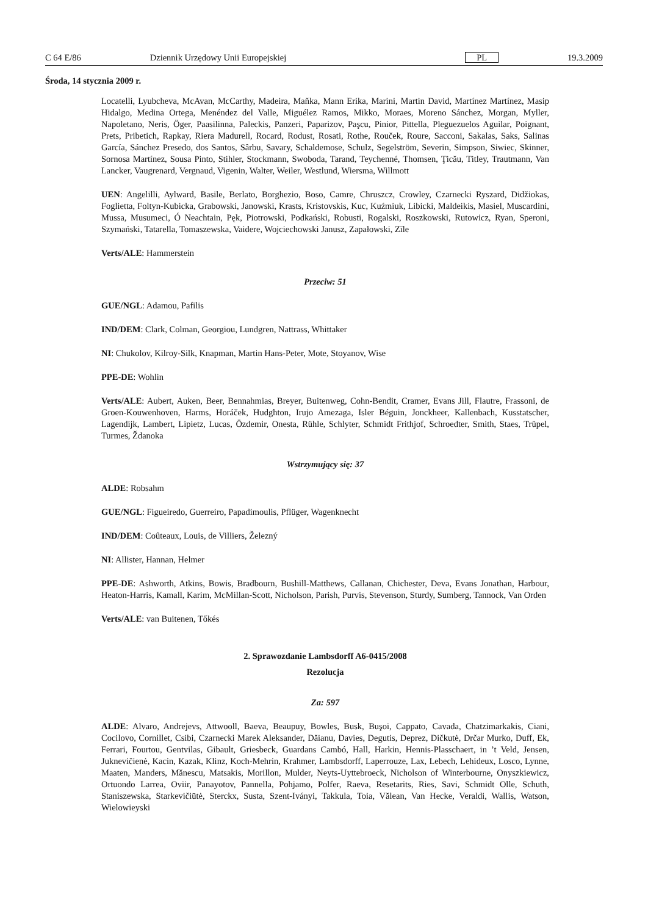C 64 E/86 Dziennik Urzędowy Unii Europejskiej PL 19.3.2009
Środa, 14 stycznia 2009 r.
Locatelli, Lyubcheva, McAvan, McCarthy, Madeira, Maňka, Mann Erika, Marini, Martin David, Martínez Martínez, Masip Hidalgo, Medina Ortega, Menéndez del Valle, Miguélez Ramos, Mikko, Moraes, Moreno Sánchez, Morgan, Myller, Napoletano, Neris, Öger, Paasilinna, Paleckis, Panzeri, Paparizov, Paşcu, Pinior, Pittella, Pleguezuelos Aguilar, Poignant, Prets, Pribetich, Rapkay, Riera Madurell, Rocard, Rodust, Rosati, Rothe, Rouček, Roure, Sacconi, Sakalas, Saks, Salinas García, Sánchez Presedo, dos Santos, Sârbu, Savary, Schaldemose, Schulz, Segelström, Severin, Simpson, Siwiec, Skinner, Sornosa Martínez, Sousa Pinto, Stihler, Stockmann, Swoboda, Tarand, Teychenné, Thomsen, Ţicău, Titley, Trautmann, Van Lancker, Vaugrenard, Vergnaud, Vigenin, Walter, Weiler, Westlund, Wiersma, Willmott
UEN: Angelilli, Aylward, Basile, Berlato, Borghezio, Boso, Camre, Chruszcz, Crowley, Czarnecki Ryszard, Didžiokas, Foglietta, Foltyn-Kubicka, Grabowski, Janowski, Krasts, Kristovskis, Kuc, Kuźmiuk, Libicki, Maldeikis, Masiel, Muscardini, Mussa, Musumeci, Ó Neachtain, Pęk, Piotrowski, Podkański, Robusti, Rogalski, Roszkowski, Rutowicz, Ryan, Speroni, Szymański, Tatarella, Tomaszewska, Vaidere, Wojciechowski Janusz, Zapałowski, Zīle
Verts/ALE: Hammerstein
Przeciw: 51
GUE/NGL: Adamou, Pafilis
IND/DEM: Clark, Colman, Georgiou, Lundgren, Nattrass, Whittaker
NI: Chukolov, Kilroy-Silk, Knapman, Martin Hans-Peter, Mote, Stoyanov, Wise
PPE-DE: Wohlin
Verts/ALE: Aubert, Auken, Beer, Bennahmias, Breyer, Buitenweg, Cohn-Bendit, Cramer, Evans Jill, Flautre, Frassoni, de Groen-Kouwenhoven, Harms, Horáček, Hudghton, Irujo Amezaga, Isler Béguin, Jonckheer, Kallenbach, Kusstatscher, Lagendijk, Lambert, Lipietz, Lucas, Özdemir, Onesta, Rühle, Schlyter, Schmidt Frithjof, Schroedter, Smith, Staes, Trüpel, Turmes, Ždanoka
Wstrzymujący się: 37
ALDE: Robsahm
GUE/NGL: Figueiredo, Guerreiro, Papadimoulis, Pflüger, Wagenknecht
IND/DEM: Coûteaux, Louis, de Villiers, Železný
NI: Allister, Hannan, Helmer
PPE-DE: Ashworth, Atkins, Bowis, Bradbourn, Bushill-Matthews, Callanan, Chichester, Deva, Evans Jonathan, Harbour, Heaton-Harris, Kamall, Karim, McMillan-Scott, Nicholson, Parish, Purvis, Stevenson, Sturdy, Sumberg, Tannock, Van Orden
Verts/ALE: van Buitenen, Tőkés
2. Sprawozdanie Lambsdorff A6-0415/2008
Rezolucja
Za: 597
ALDE: Alvaro, Andrejevs, Attwooll, Baeva, Beaupuy, Bowles, Busk, Buşoi, Cappato, Cavada, Chatzimarkakis, Ciani, Cocilovo, Cornillet, Csibi, Czarnecki Marek Aleksander, Dăianu, Davies, Degutis, Deprez, Dičkutė, Drčar Murko, Duff, Ek, Ferrari, Fourtou, Gentvilas, Gibault, Griesbeck, Guardans Cambó, Hall, Harkin, Hennis-Plasschaert, in ’t Veld, Jensen, Juknevičienė, Kacin, Kazak, Klinz, Koch-Mehrin, Krahmer, Lambsdorff, Laperrouze, Lax, Lebech, Lehideux, Losco, Lynne, Maaten, Manders, Mănescu, Matsakis, Morillon, Mulder, Neyts-Uyttebroeck, Nicholson of Winterbourne, Onyszkiewicz, Ortuondo Larrea, Oviir, Panayotov, Pannella, Pohjamo, Polfer, Raeva, Resetarits, Ries, Savi, Schmidt Olle, Schuth, Staniszewska, Starkevičiūtė, Sterckx, Susta, Szent-Iványi, Takkula, Toia, Vălean, Van Hecke, Veraldi, Wallis, Watson, Wielowieyski